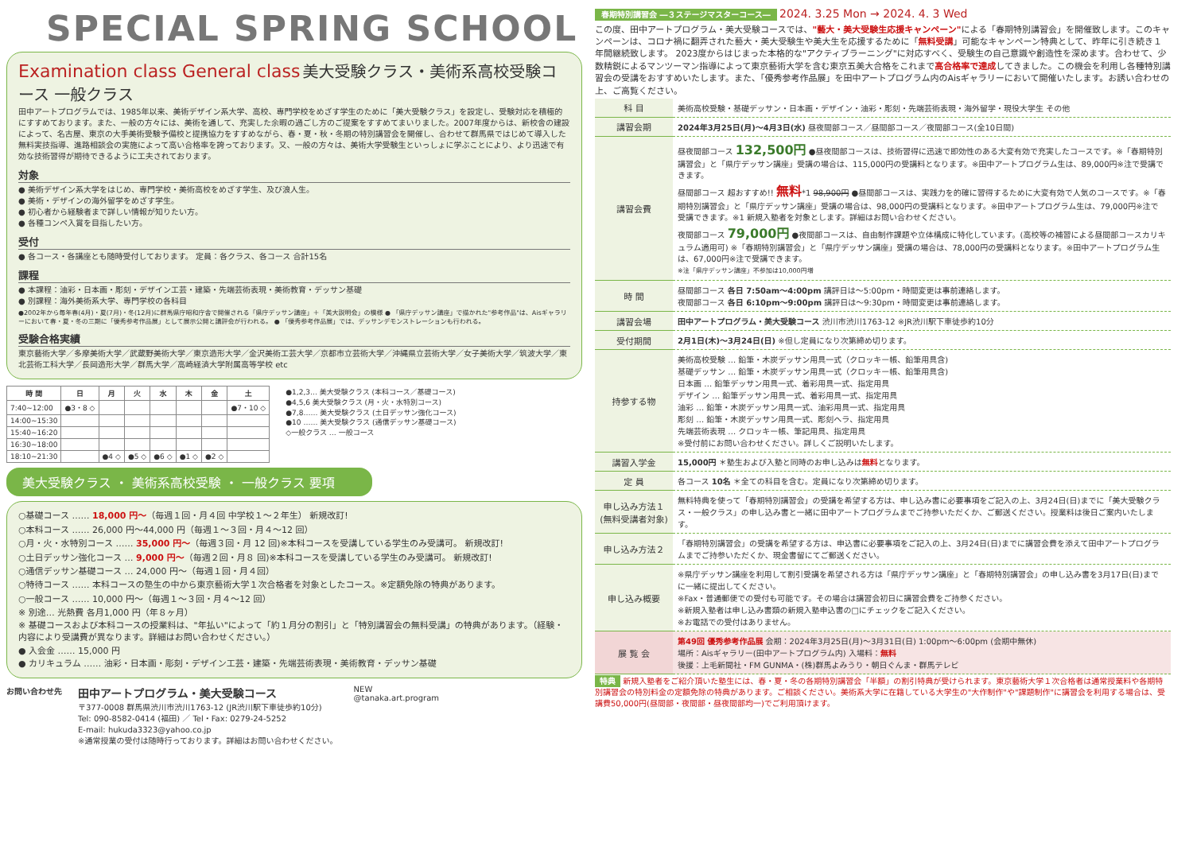SPECIAL SPRING SCHOOL
Examination class General class 美大受験クラス・美術系高校受験コース 一般クラス
田中アートプログラムでは、1985年以来、美術デザイン系大学、高校、専門学校をめざす学生のために「美大受験クラス」を設定し、受験対応を積極的にすすめております。また、一般の方々には、美術を通して、充実した余暇の過ごし方のご提案をすすめてまいりました。2007年度からは、新校舎の建設によって、名古屋、東京の大手美術受験予備校と提携協力をすすめながら、春・夏・秋・冬期の特別講習会を開催し、合わせて群馬県ではじめて導入した無料実技指導、進路相談会の実施によって高い合格率を誇っております。又、一般の方々は、美術大学受験生といっしょに学ぶことにより、より迅速で有効な技術習得が期待できるように工夫されております。
対象
● 美術デザイン系大学をはじめ、専門学校・美術高校をめざす学生、及び浪人生。
● 美術・デザインの海外留学をめざす学生。
● 初心者から経験者まで詳しい情報が知りたい方。
● 各種コンペ入賞を目指したい方。
受付
● 各コース・各講座とも随時受付しております。 定員：各クラス、各コース 合計15名
課程
● 本課程：油彩・日本画・彫刻・デザイン工芸・建築・先端芸術表現・美術教育・デッサン基礎
● 別課程：海外美術系大学、専門学校の各科目
●2002年から毎年春(4月)・夏(7月)・冬(12月)に群馬県庁昭和庁舎で開催される「県庁デッサン講座」＋「美大説明会」の模様 ● 「県庁デッサン講座」で描かれた"参考作品"は、Aisギャラリーにおいて春・夏・冬の三期に「優秀参考作品展」として展示公開と講評会が行われる。 ● 「優秀参考作品展」では、デッサンデモンストレーションも行われる。
受験合格実績
東京藝術大学／多摩美術大学／武蔵野美術大学／東京造形大学／金沢美術工芸大学／京都市立芸術大学／沖縄県立芸術大学／女子美術大学／筑波大学／東北芸術工科大学／長岡造形大学／群馬大学／高崎経済大学附属高等学校 etc
| 時 間 | 日 | 月 | 火 | 水 | 木 | 金 | 土 |
| --- | --- | --- | --- | --- | --- | --- | --- |
| 7:40~12:00 | ●3・8 ◇ | | | | | | ●7・10 ◇ |
| 14:00~15:30 | | | | | | | |
| 15:40~16:20 | | | | | | | |
| 16:30~18:00 | | | | | | | |
| 18:10~21:30 | | ●4 ◇ | ●5 ◇ | ●6 ◇ | ●1 ◇ | ●2 ◇ | |
●1,2,3… 美大受験クラス (本科コース／基礎コース)
●4,5,6 美大受験クラス (月・火・水特別コース)
●7,8…… 美大受験クラス (土日デッサン強化コース)
●10 …… 美大受験クラス (通信デッサン基礎コース)
◇一般クラス … 一般コース
美大受験クラス ・ 美術系高校受験 ・ 一般クラス 要項
○基礎コース …… 18,000 円～（毎週１回・月４回 中学校１～２年生） 新規改訂!
○本科コース …… 26,000 円～44,000 円（毎週１～３回・月４～12 回）
○月・火・水特別コース …… 35,000 円～（毎週３回・月 12 回)※本科コースを受講している学生のみ受講可。 新規改訂!
○土日デッサン強化コース … 9,000 円～（毎週２回・月８ 回)※本科コースを受講している学生のみ受講可。 新規改訂!
○通信デッサン基礎コース … 24,000 円～（毎週１回・月４回）
○特待コース …… 本科コースの塾生の中から東京藝術大学１次合格者を対象としたコース。※定額免除の特典があります。
○一般コース …… 10,000 円～（毎週１～３回・月４～12 回）
※ 別途… 光熱費 各月1,000 円（年８ヶ月）
※ 基礎コースおよび本科コースの授業料は、"年払い"によって「約１月分の割引」と「特別講習会の無料受講」の特典があります。（経験・内容により受講費が異なります。詳細はお問い合わせください。）
● 入会金 …… 15,000 円
● カリキュラム …… 油彩・日本画・彫刻・デザイン工芸・建築・先端芸術表現・美術教育・デッサン基礎
お問い合わせ先
田中アートプログラム・美大受験コース
〒377-0008 群馬県渋川市渋川1763-12 (JR渋川駅下車徒歩約10分)
Tel: 090-8582-0414 (福田) ／ Tel・Fax: 0279-24-5252
E-mail: hukuda3323@yahoo.co.jp
※通常授業の受付は随時行っております。詳細はお問い合わせください。
NEW
@tanaka.art.program
春期特別講習会 ―３ステージマスターコース― 2024. 3.25 Mon → 2024. 4. 3 Wed
この度、田中アートプログラム・美大受験コースでは、"藝大・美大受験生応援キャンペーン"による「春期特別講習会」を開催致します。このキャンペーンは、コロナ禍に翻弄された藝大・美大受験生や美大生を応援するために「無料受講」可能なキャンペーン特典として、昨年に引き続き１年間継続致します。 2023度からはじまった本格的な"アクティブラーニング"に対応すべく、受験生の自己意識や創造性を深めます。合わせて、少数精鋭によるマンツーマン指導によって東京藝術大学を含む東京五美大合格をこれまで高合格率で達成してきました。この機会を利用し各種特別講習会の受講をおすすめいたします。また、「優秀参考作品展」を田中アートプログラム内のAisギャラリーにおいて開催いたします。お誘い合わせの上、ご高覧ください。
| 科 目 | 美術高校受験・基礎デッサン・日本画・デザイン・油彩・彫刻・先端芸術表現・海外留学・現役大学生 その他 |
| 講習会期 | 2024年3月25日(月)～4月3日(水) 昼夜間部コース／昼間部コース／夜間部コース(全10日間) |
| 講習会費 | 昼夜間部コース 132,500円 ●昼夜間部コースは、技術習得に迅速で即効性のある大変有効で充実したコースです。※「春期特別講習会」と「県庁デッサン講座」受講の場合は、115,000円の受講料となります。※田中アートプログラム生は、89,000円※注で受講できます。 昼間部コース 超おすすめ!! 無料 *1 98,900円 ●昼間部コースは、実践力を的確に習得するために大変有効で人気のコースです。※「春期特別講習会」と「県庁デッサン講座」受講の場合は、98,000円の受講料となります。※田中アートプログラム生は、79,000円※注で受講できます。※1 新規入塾者を対象とします。詳細はお問い合わせください。 夜間部コース 79,000円 ●夜間部コースは、自由制作課題や立体構成に特化しています。(高校等の補習による昼間部コースカリキュラム適用可) ※「春期特別講習会」と「県庁デッサン講座」受講の場合は、78,000円の受講料となります。※田中アートプログラム生は、67,000円※注で受講できます。 ※注「県庁デッサン講座」不参加は10,000円増 |
| 時 間 | 昼間部コース 各日 7:50am～4:00pm 講評日は～5:00pm・時間変更は事前連絡します。 夜間部コース 各日 6:10pm～9:00pm 講評日は～9:30pm・時間変更は事前連絡します。 |
| 講習会場 | 田中アートプログラム・美大受験コース 渋川市渋川1763-12 ※JR渋川駅下車徒歩約10分 |
| 受付期間 | 2月1日(木)～3月24日(日) ※但し定員になり次第締め切ります。 |
| 持参する物 | 美術高校受験 … 鉛筆・木炭デッサン用具一式（クロッキー帳、鉛筆用具含) 基礎デッサン … 鉛筆・木炭デッサン用具一式（クロッキー帳、鉛筆用具含) 日本画 … 鉛筆デッサン用具一式、着彩用具一式、指定用具 デザイン … 鉛筆デッサン用具一式、着彩用具一式、指定用具 油彩 … 鉛筆・木炭デッサン用具一式、油彩用具一式、指定用具 彫刻 … 鉛筆・木炭デッサン用具一式、彫刻ヘラ、指定用具 先端芸術表現 … クロッキー帳、筆記用具、指定用具 ※受付前にお問い合わせください。詳しくご説明いたします。 |
| 講習入学金 | 15,000円 ＊塾生および入塾と同時のお申し込みは 無料 となります。 |
| 定 員 | 各コース 10名 ＊全ての科目を含む。定員になり次第締め切ります。 |
| 申し込み方法１ (無料受講者対象) | 無料特典を使って「春期特別講習会」の受講を希望する方は、申し込み書に必要事項をご記入の上、3月24日(日)までに「美大受験クラス・一般クラス」の申し込み書と一緒に田中アートプログラムまでご持参いただくか、ご郵送ください。授業料は後日ご案内いたします。 |
| 申し込み方法２ | 「春期特別講習会」の受講を希望する方は、申込書に必要事項をご記入の上、3月24日(日)までに講習会費を添えて田中アートプログラムまでご持参いただくか、現金書留にてご郵送ください。 |
| 申し込み概要 | ※県庁デッサン講座を利用して割引受講を希望される方は「県庁デッサン講座」と「春期特別講習会」の申し込み書を3月17日(日)までに一緒に提出してください。 ※Fax・普通郵便での受付も可能です。その場合は講習会初日に講習会費をご持参ください。 ※新規入塾者は申し込み書類の新規入塾申込書の□にチェックをご記入ください。 ※お電話での受付はありません。 |
| 展 覧 会 | 第49回 優秀参考作品展 会期：2024年3月25日(月)～3月31日(日) 1:00pm～6:00pm (会期中無休) 場所：Aisギャラリー(田中アートプログラム内) 入場料： 無料 後援：上毛新聞社・FM GUNMA・(株)群馬よみうり・朝日ぐんま・群馬テレビ |
特典 新規入塾者をご紹介頂いた塾生には、春・夏・冬の各期特別講習会「半額」の割引特典が受けられます。東京藝術大学１次合格者は通常授業料や各期特別講習会の特別料金の定額免除の特典があります。ご相談ください。美術系大学に在籍している大学生の"大作制作"や"課題制作"に講習会を利用する場合は、受講費50,000円(昼間部・夜間部・昼夜間部均一)でご利用頂けます。